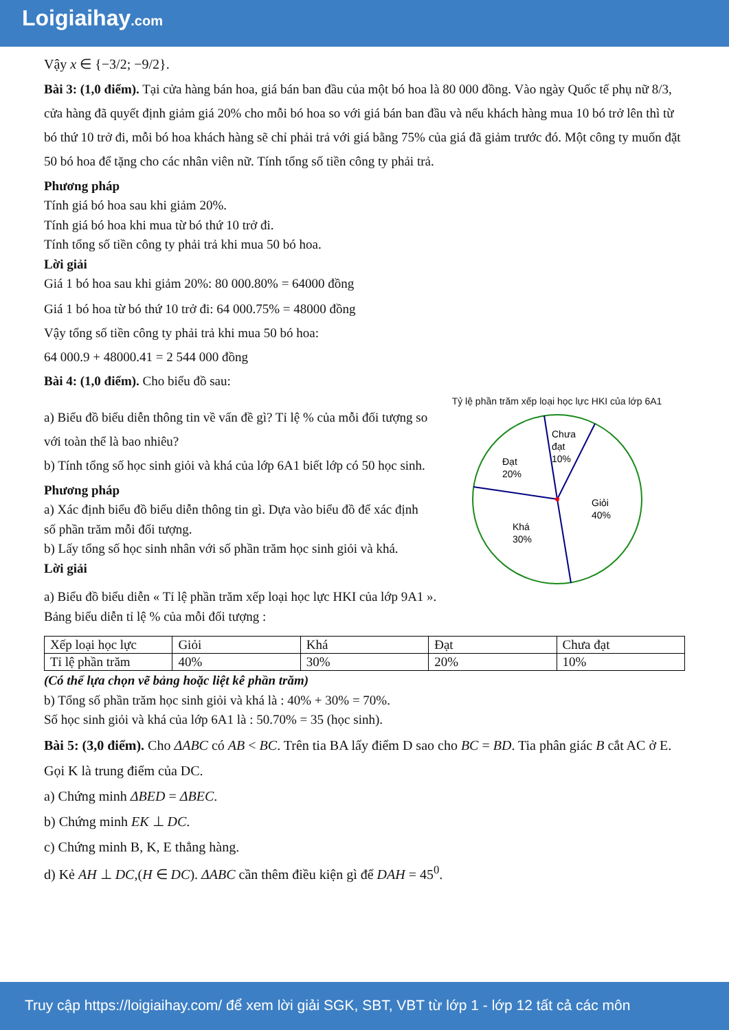Loigiaihay.com
Vậy x ∈ {−3/2; −9/2}.
Bài 3: (1,0 điểm). Tại cửa hàng bán hoa, giá bán ban đầu của một bó hoa là 80 000 đồng. Vào ngày Quốc tế phụ nữ 8/3, cửa hàng đã quyết định giảm giá 20% cho mỗi bó hoa so với giá bán ban đầu và nếu khách hàng mua 10 bó trở lên thì từ bó thứ 10 trở đi, mỗi bó hoa khách hàng sẽ chỉ phải trả với giá bằng 75% của giá đã giảm trước đó. Một công ty muốn đặt 50 bó hoa để tặng cho các nhân viên nữ. Tính tổng số tiền công ty phải trả.
Phương pháp
Tính giá bó hoa sau khi giảm 20%.
Tính giá bó hoa khi mua từ bó thứ 10 trở đi.
Tính tổng số tiền công ty phải trả khi mua 50 bó hoa.
Lời giải
Giá 1 bó hoa sau khi giảm 20%: 80 000.80% = 64000 đồng
Giá 1 bó hoa từ bó thứ 10 trở đi: 64 000.75% = 48000 đồng
Vậy tổng số tiền công ty phải trả khi mua 50 bó hoa:
64 000.9 + 48000.41 = 2 544 000 đồng
Bài 4: (1,0 điểm). Cho biểu đồ sau:
a) Biểu đồ biểu diễn thông tin về vấn đề gì? Tỉ lệ % của mỗi đối tượng so với toàn thể là bao nhiêu?
b) Tính tổng số học sinh giỏi và khá của lớp 6A1 biết lớp có 50 học sinh.
Phương pháp
a) Xác định biểu đồ biểu diễn thông tin gì. Dựa vào biểu đồ để xác định số phần trăm mỗi đối tượng.
b) Lấy tổng số học sinh nhân với số phần trăm học sinh giỏi và khá.
Lời giải
Tỷ lệ phần trăm xếp loại học lực HKI của lớp 6A1
Chưa
đạt
10%
Đạt
20%
Giỏi
40%
Khá
30%
a) Biểu đồ biểu diễn « Tỉ lệ phần trăm xếp loại học lực HKI của lớp 9A1 ».
Bảng biểu diễn tỉ lệ % của mỗi đối tượng :
| Xếp loại học lực | Giỏi | Khá | Đạt | Chưa đạt |
| Tỉ lệ phần trăm | 40% | 30% | 20% | 10% |
(Có thể lựa chọn vẽ bảng hoặc liệt kê phần trăm)
b) Tổng số phần trăm học sinh giỏi và khá là : 40% + 30% = 70%.
Số học sinh giỏi và khá của lớp 6A1 là : 50.70% = 35 (học sinh).
Bài 5: (3,0 điểm). Cho ΔABC có AB < BC. Trên tia BA lấy điểm D sao cho BC = BD. Tia phân giác B cắt AC ở E. Gọi K là trung điểm của DC.
a) Chứng minh ΔBED = ΔBEC.
b) Chứng minh EK ⊥ DC.
c) Chứng minh B, K, E thẳng hàng.
d) Kẻ AH ⊥ DC,(H ∈ DC). ΔABC cần thêm điều kiện gì để DAH = 45<sup>0</sup>.
Truy cập https://loigiaihay.com/ để xem lời giải SGK, SBT, VBT từ lớp 1 - lớp 12 tất cả các môn